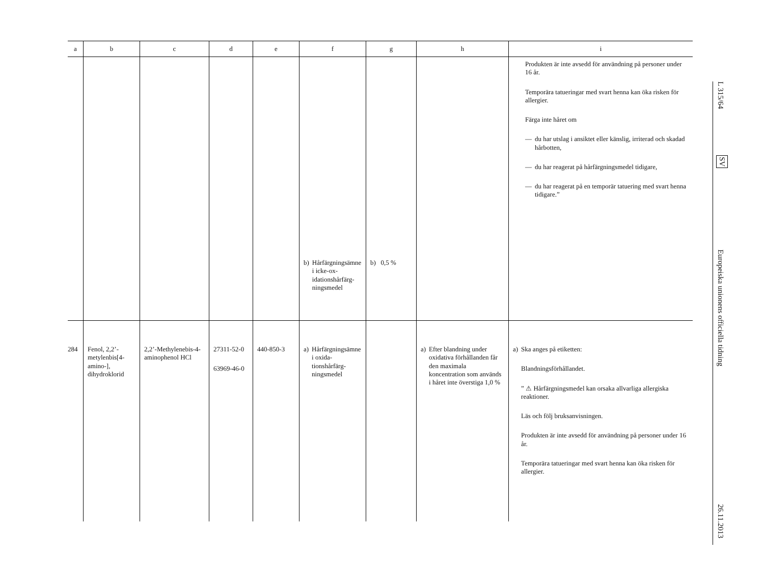| a | b | c | d | e | f | g | h | i |
| --- | --- | --- | --- | --- | --- | --- | --- | --- |
| | | | | | b) Hårfärgnings­ämne i icke-ox­idationshårfärg­ningsmedel | b) 0,5 % | | Produkten är inte avsedd för användning på personer under 16 år. Temporära tatueringar med svart henna kan öka risken för allergier. Färga inte håret om — du har utslag i ansiktet eller känslig, irriterad och skadad hårbotten, — du har reagerat på hårfärgningsmedel tidigare, — du har reagerat på en temporär tatuering med svart henna tidigare.” |
| 284 | Fenol, 2,2’-metylenbis[4-amino-], dihydroklorid | 2,2’-Methylenebis-4-aminophenol HCl | 27311-52-0 63969-46-0 | 440-850-3 | a) Hårfärgnings­ämne i oxida­tionshårfärg­ningsmedel | | a) Efter blandning under oxidativa förhållanden får den maximala koncentration som används i håret inte överstiga 1,0 % | a) Ska anges på etiketten: Blandningsförhållandet. ” ⚠ Hårfärgningsmedel kan orsaka allvarliga allergiska reaktioner. Läs och följ bruksanvisningen. Produkten är inte avsedd för användning på personer under 16 år. Temporära tatueringar med svart henna kan öka risken för allergier. |
L 315/64
SV
Europeiska unionens officiella tidning
26.11.2013